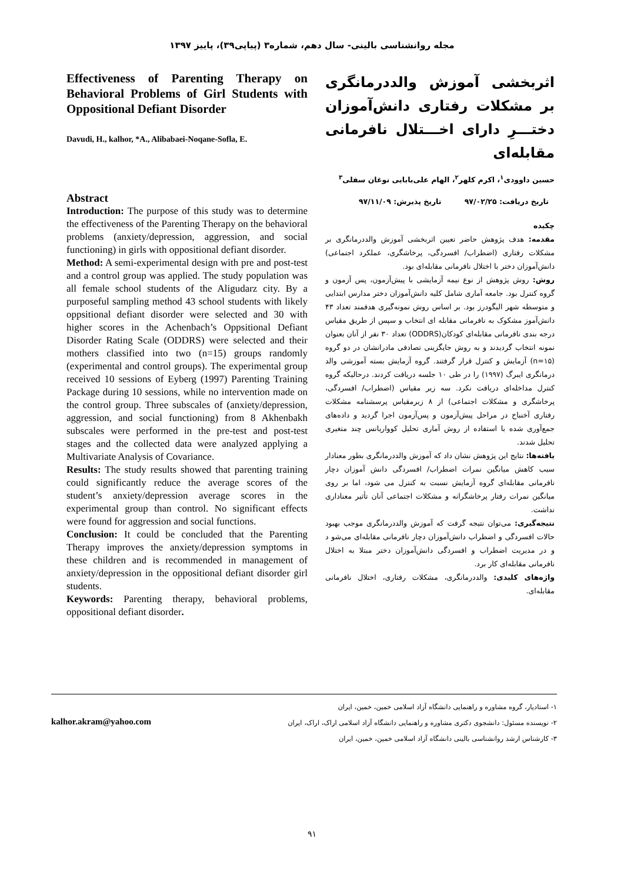مجله روانشناسی بالینی- سال دهم، شماره۳ (پیاپی۳۹)، پاییز ۱۳۹۷
اثربخشی آموزش والددرمانگری بر مشکلات رفتاری دانش‌آموزان دختـــرِ دارای اخـــتلال نافرمانی مقابله‌ای
حسین داوودی<sup>۱</sup>، اکرم کلهر<sup>۲</sup>، الهام علی‌بابایی نوغان سفلی<sup>۳</sup>
تاریخ دریافت: ۹۷/۰۲/۲۵ تاریخ پذیرش: ۹۷/۱۱/۰۹
چکیده
مقدمه: هدف پژوهش حاضر تعیین اثربخشی آموزش والددرمانگری بر مشکلات رفتاری (اضطراب/ افسردگی، پرخاشگری، عملکرد اجتماعی) دانش‌آموزان دختر با اختلال نافرمانی مقابله‌ای بود.
روش: روش پژوهش از نوع نیمه آزمایشی با پیش‌آزمون، پس آزمون و گروه کنترل بود. جامعه آماری شامل کلیه دانش‌آموزان دختر مدارس ابتدایی و متوسطه شهر الیگودرز بود. بر اساس روش نمونه‌گیری هدفمند تعداد ۴۳ دانش‌آموز مشکوک به نافرمانی مقابله ای انتخاب و سپس از طریق مقیاس درجه بندی نافرمانی مقابله‌ای کودکان(ODDRS) تعداد ۳۰ نفر از آنان بعنوان نمونه انتخاب گردیدند و به روش جایگزینی تصادفی مادرانشان در دو گروه (n=۱۵) آزمایش و کنترل قرار گرفتند. گروه آزمایش بسته آموزشی والد درمانگری ایبرگ (۱۹۹۷) را در طی ۱۰ جلسه دریافت کردند. درحالیکه گروه کنترل مداخله‌ای دریافت نکرد. سه زیر مقیاس (اضطراب/ افسردگی، پرخاشگری و مشکلات اجتماعی) از ۸ زیرمقیاس پرسشنامه مشکلات رفتاری آخنباخ در مراحل پیش‌آزمون و پس‌آزمون اجرا گردید و داده‌های جمع‌آوری شده با استفاده از روش آماری تحلیل کوواریانس چند متغیری تحلیل شدند.
یافته‌ها: نتایج این پژوهش نشان داد که آموزش والددرمانگری بطور معنادار سبب کاهش میانگین نمرات اضطراب/ افسردگی دانش آموزان دچار نافرمانی مقابله‌ای گروه آزمایش نسبت به کنترل می شود، اما بر روی میانگین نمرات رفتار پرخاشگرانه و مشکلات اجتماعی آنان تأثیر معناداری نداشت.
نتیجه‌گیری: می‌توان نتیجه گرفت که آموزش والددرمانگری موجب بهبود حالات افسردگی و اضطراب دانش‌آموزان دچار نافرمانی مقابله‌ای می‌شو د و در مدیریت اضطراب و افسردگی دانش‌آموزان دختر مبتلا به اختلال نافرمانی مقابله‌ای کار برد.
واژه‌های کلیدی: والددرمانگری، مشکلات رفتاری، اختلال نافرمانی مقابله‌ای.
Effectiveness of Parenting Therapy on Behavioral Problems of Girl Students with Oppositional Defiant Disorder
Davudi, H., kalhor, *A., Alibabaei-Noqane-Sofla, E.
Abstract
Introduction: The purpose of this study was to determine the effectiveness of the Parenting Therapy on the behavioral problems (anxiety/depression, aggression, and social functioning) in girls with oppositional defiant disorder.
Method: A semi-experimental design with pre and post-test and a control group was applied. The study population was all female school students of the Aligudarz city. By a purposeful sampling method 43 school students with likely oppsitional defiant disorder were selected and 30 with higher scores in the Achenbach’s Oppsitional Defiant Disorder Rating Scale (ODDRS) were selected and their mothers classified into two (n=15) groups randomly (experimental and control groups). The experimental group received 10 sessions of Eyberg (1997) Parenting Training Package during 10 sessions, while no intervention made on the control group. Three subscales of (anxiety/depression, aggression, and social functioning) from 8 Akhenbakh subscales were performed in the pre-test and post-test stages and the collected data were analyzed applying a Multivariate Analysis of Covariance.
Results: The study results showed that parenting training could significantly reduce the average scores of the student’s anxiety/depression average scores in the experimental group than control. No significant effects were found for aggression and social functions.
Conclusion: It could be concluded that the Parenting Therapy improves the anxiety/depression symptoms in these children and is recommended in management of anxiety/depression in the oppositional defiant disorder girl students.
Keywords: Parenting therapy, behavioral problems, oppositional defiant disorder.
۱- استادیار، گروه مشاوره و راهنمایی دانشگاه آزاد اسلامی خمین، خمین، ایران
۲- نویسنده مسئول: دانشجوی دکتری مشاوره و راهنمایی دانشگاه آزاد اسلامی اراک، اراک، ایران
۳- کارشناس ارشد روانشناسی بالینی دانشگاه آزاد اسلامی خمین، خمین، ایران
kalhor.akram@yahoo.com
۹۱